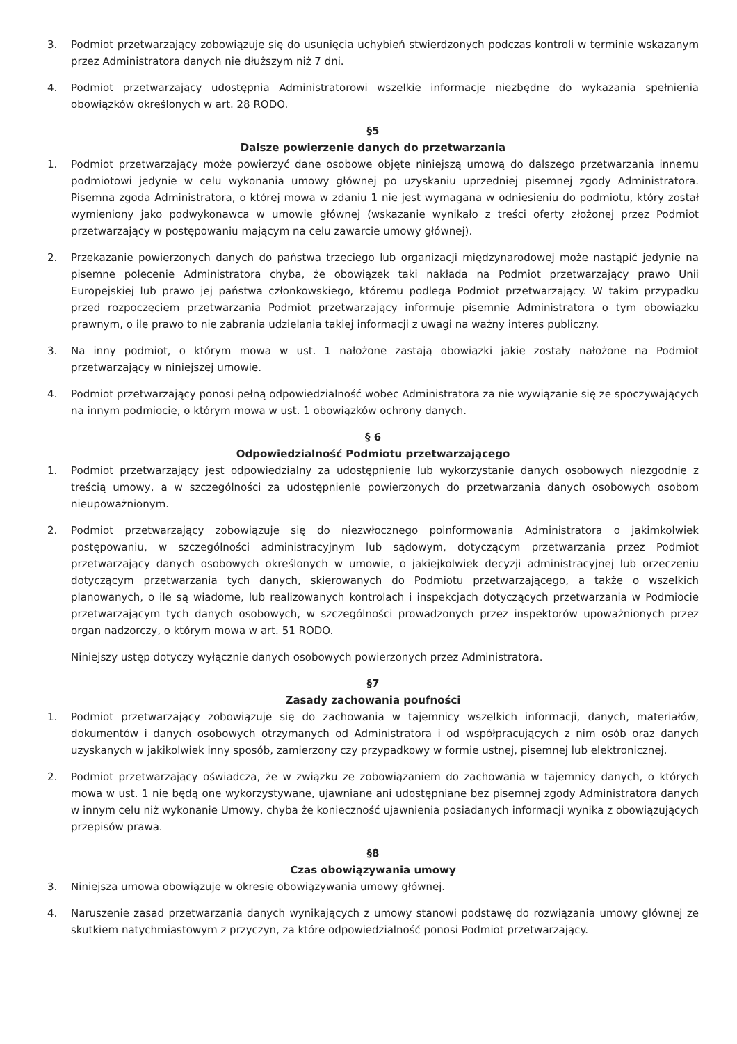3. Podmiot przetwarzający zobowiązuje się do usunięcia uchybień stwierdzonych podczas kontroli w terminie wskazanym przez Administratora danych nie dłuższym niż 7 dni.
4. Podmiot przetwarzający udostępnia Administratorowi wszelkie informacje niezbędne do wykazania spełnienia obowiązków określonych w art. 28 RODO.
§5
Dalsze powierzenie danych do przetwarzania
1. Podmiot przetwarzający może powierzyć dane osobowe objęte niniejszą umową do dalszego przetwarzania innemu podmiotowi jedynie w celu wykonania umowy głównej po uzyskaniu uprzedniej pisemnej zgody Administratora. Pisemna zgoda Administratora, o której mowa w zdaniu 1 nie jest wymagana w odniesieniu do podmiotu, który został wymieniony jako podwykonawca w umowie głównej (wskazanie wynikało z treści oferty złożonej przez Podmiot przetwarzający w postępowaniu mającym na celu zawarcie umowy głównej).
2. Przekazanie powierzonych danych do państwa trzeciego lub organizacji międzynarodowej może nastąpić jedynie na pisemne polecenie Administratora chyba, że obowiązek taki nakłada na Podmiot przetwarzający prawo Unii Europejskiej lub prawo jej państwa członkowskiego, któremu podlega Podmiot przetwarzający. W takim przypadku przed rozpoczęciem przetwarzania Podmiot przetwarzający informuje pisemnie Administratora o tym obowiązku prawnym, o ile prawo to nie zabrania udzielania takiej informacji z uwagi na ważny interes publiczny.
3. Na inny podmiot, o którym mowa w ust. 1 nałożone zastają obowiązki jakie zostały nałożone na Podmiot przetwarzający w niniejszej umowie.
4. Podmiot przetwarzający ponosi pełną odpowiedzialność wobec Administratora za nie wywiązanie się ze spoczywających na innym podmiocie, o którym mowa w ust. 1 obowiązków ochrony danych.
§ 6
Odpowiedzialność Podmiotu przetwarzającego
1. Podmiot przetwarzający jest odpowiedzialny za udostępnienie lub wykorzystanie danych osobowych niezgodnie z treścią umowy, a w szczególności za udostępnienie powierzonych do przetwarzania danych osobowych osobom nieupoważnionym.
2. Podmiot przetwarzający zobowiązuje się do niezwłocznego poinformowania Administratora o jakimkolwiek postępowaniu, w szczególności administracyjnym lub sądowym, dotyczącym przetwarzania przez Podmiot przetwarzający danych osobowych określonych w umowie, o jakiejkolwiek decyzji administracyjnej lub orzeczeniu dotyczącym przetwarzania tych danych, skierowanych do Podmiotu przetwarzającego, a także o wszelkich planowanych, o ile są wiadome, lub realizowanych kontrolach i inspekcjach dotyczących przetwarzania w Podmiocie przetwarzającym tych danych osobowych, w szczególności prowadzonych przez inspektorów upoważnionych przez organ nadzorczy, o którym mowa w art. 51 RODO.
Niniejszy ustęp dotyczy wyłącznie danych osobowych powierzonych przez Administratora.
§7
Zasady zachowania poufności
1. Podmiot przetwarzający zobowiązuje się do zachowania w tajemnicy wszelkich informacji, danych, materiałów, dokumentów i danych osobowych otrzymanych od Administratora i od współpracujących z nim osób oraz danych uzyskanych w jakikolwiek inny sposób, zamierzony czy przypadkowy w formie ustnej, pisemnej lub elektronicznej.
2. Podmiot przetwarzający oświadcza, że w związku ze zobowiązaniem do zachowania w tajemnicy danych, o których mowa w ust. 1 nie będą one wykorzystywane, ujawniane ani udostępniane bez pisemnej zgody Administratora danych w innym celu niż wykonanie Umowy, chyba że konieczność ujawnienia posiadanych informacji wynika z obowiązujących przepisów prawa.
§8
Czas obowiązywania umowy
3. Niniejsza umowa obowiązuje w okresie obowiązywania umowy głównej.
4. Naruszenie zasad przetwarzania danych wynikających z umowy stanowi podstawę do rozwiązania umowy głównej ze skutkiem natychmiastowym z przyczyn, za które odpowiedzialność ponosi Podmiot przetwarzający.